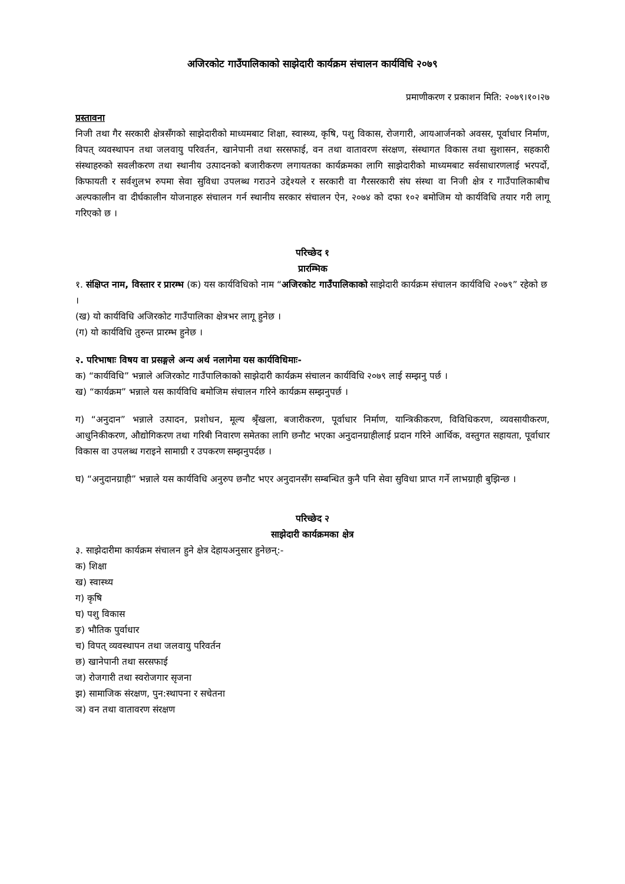अजिरकोट गाउँपालिकाको साझेदारी कार्यक्रम संचालन कार्यविधि २०७९
प्रमाणीकरण र प्रकाशन मिति: २०७९।१०।२७
प्रस्तावना
निजी तथा गैर सरकारी क्षेत्रसँगको साझेदारीको माध्यमबाट शिक्षा, स्वास्थ्य, कृषि, पशु विकास, रोजगारी, आयआर्जनको अवसर, पूर्वाधार निर्माण, विपत् व्यवस्थापन तथा जलवायु परिवर्तन, खानेपानी तथा सरसफाई, वन तथा वातावरण संरक्षण, संस्थागत विकास तथा सुशासन, सहकारी संस्थाहरुको सवलीकरण तथा स्थानीय उत्पादनको बजारीकरण लगायतका कार्यक्रमका लागि साझेदारीको माध्यमबाट सर्वसाधारणलाई भरपर्दो, किफायती र सर्वशुलभ रुपमा सेवा सुविधा उपलब्ध गराउने उद्देश्यले र सरकारी वा गैरसरकारी संघ संस्था वा निजी क्षेत्र र गाउँपालिकाबीच अल्पकालीन वा दीर्घकालीन योजनाहरु संचालन गर्न स्थानीय सरकार संचालन ऐन, २०७४ को दफा १०२ बमोजिम यो कार्यविधि तयार गरी लागू गरिएको छ ।
परिच्छेद १
प्रारम्भिक
१. संक्षिप्त नाम, विस्तार र प्रारम्भ (क) यस कार्यविधिको नाम “अजिरकोट गाउँपालिकाको साझेदारी कार्यक्रम संचालन कार्यविधि २०७९” रहेको छ ।
(ख) यो कार्यविधि अजिरकोट गाउँपालिका क्षेत्रभर लागू हुनेछ ।
(ग) यो कार्यविधि तुरुन्त प्रारम्भ हुनेछ ।
२. परिभाषाः विषय वा प्रसङ्गले अन्य अर्थ नलागेमा यस कार्यविधिमाः-
क) “कार्यविधि” भन्नाले अजिरकोट गाउँपालिकाको साझेदारी कार्यक्रम संचालन कार्यविधि २०७९ लाई सम्झनु पर्छ ।
ख) “कार्यक्रम” भन्नाले यस कार्यविधि बमोजिम संचालन गरिने कार्यक्रम सम्झनुपर्छ ।
ग) “अनुदान” भन्नाले उत्पादन, प्रशोधन, मूल्य श्रृँखला, बजारीकरण, पूर्वाधार निर्माण, यान्त्रिकीकरण, विविधिकरण, व्यवसायीकरण, आधुनिकीकरण, औद्योगिकरण तथा गरिबी निवारण समेतका लागि छनौट भएका अनुदानग्राहीलाई प्रदान गरिने आर्थिक, वस्तुगत सहायता, पूर्वाधार विकास वा उपलब्ध गराइने सामाग्री र उपकरण सम्झनुपर्दछ ।
घ) “अनुदानग्राही” भन्नाले यस कार्यविधि अनुरुप छनौट भएर अनुदानसँग सम्बन्धित कुनै पनि सेवा सुविधा प्राप्त गर्ने लाभग्राही बुझिन्छ ।
परिच्छेद २
साझेदारी कार्यक्रमका क्षेत्र
३. साझेदारीमा कार्यक्रम संचालन हुने क्षेत्र देहायअनुसार हुनेछन्:-
क) शिक्षा
ख) स्वास्थ्य
ग) कृषि
घ) पशु विकास
ङ) भौतिक पुर्वाधार
च) विपत् व्यवस्थापन तथा जलवायु परिवर्तन
छ) खानेपानी तथा सरसफाई
ज) रोजगारी तथा स्वरोजगार सृजना
झ) सामाजिक संरक्षण, पुन:स्थापना र सचेतना
ञ) वन तथा वातावरण संरक्षण